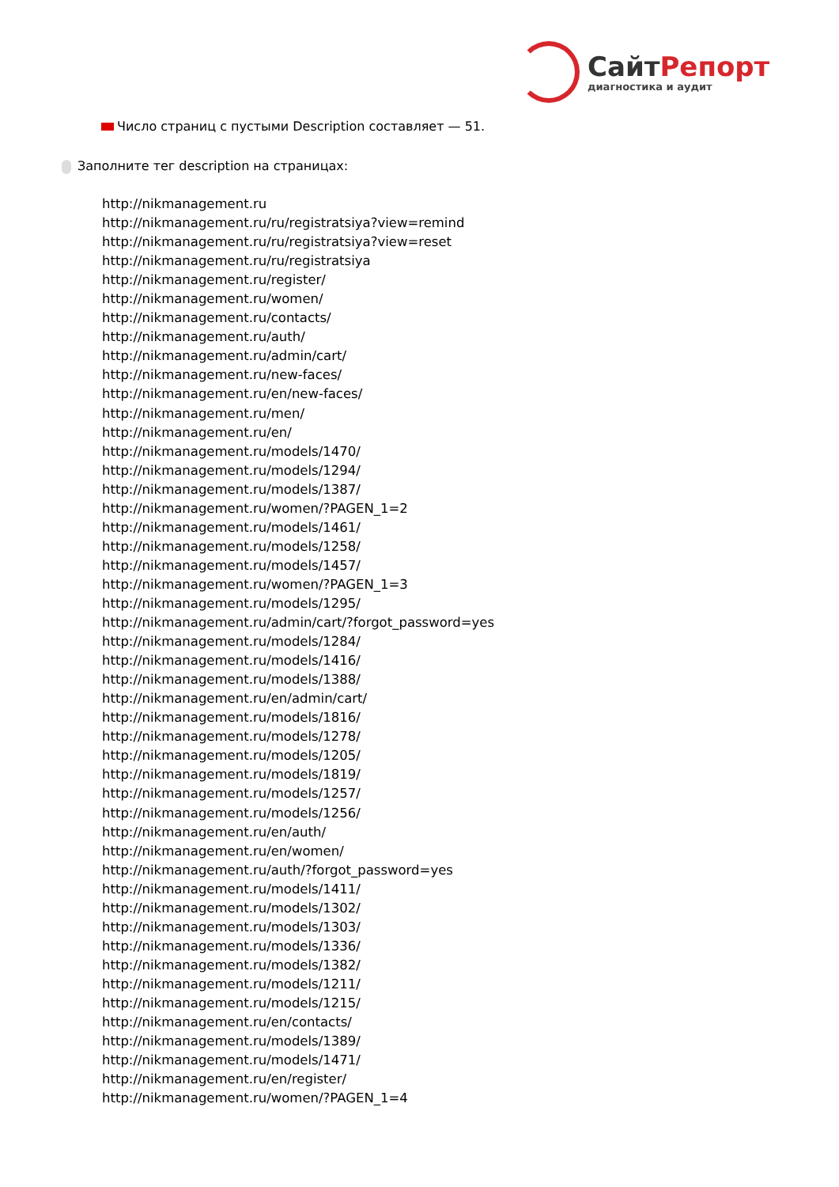СайтРепорт
диагностика и аудит
Число страниц с пустыми Description составляет — 51.
Заполните тег description на страницах:
http://nikmanagement.ru
http://nikmanagement.ru/ru/registratsiya?view=remind
http://nikmanagement.ru/ru/registratsiya?view=reset
http://nikmanagement.ru/ru/registratsiya
http://nikmanagement.ru/register/
http://nikmanagement.ru/women/
http://nikmanagement.ru/contacts/
http://nikmanagement.ru/auth/
http://nikmanagement.ru/admin/cart/
http://nikmanagement.ru/new-faces/
http://nikmanagement.ru/en/new-faces/
http://nikmanagement.ru/men/
http://nikmanagement.ru/en/
http://nikmanagement.ru/models/1470/
http://nikmanagement.ru/models/1294/
http://nikmanagement.ru/models/1387/
http://nikmanagement.ru/women/?PAGEN_1=2
http://nikmanagement.ru/models/1461/
http://nikmanagement.ru/models/1258/
http://nikmanagement.ru/models/1457/
http://nikmanagement.ru/women/?PAGEN_1=3
http://nikmanagement.ru/models/1295/
http://nikmanagement.ru/admin/cart/?forgot_password=yes
http://nikmanagement.ru/models/1284/
http://nikmanagement.ru/models/1416/
http://nikmanagement.ru/models/1388/
http://nikmanagement.ru/en/admin/cart/
http://nikmanagement.ru/models/1816/
http://nikmanagement.ru/models/1278/
http://nikmanagement.ru/models/1205/
http://nikmanagement.ru/models/1819/
http://nikmanagement.ru/models/1257/
http://nikmanagement.ru/models/1256/
http://nikmanagement.ru/en/auth/
http://nikmanagement.ru/en/women/
http://nikmanagement.ru/auth/?forgot_password=yes
http://nikmanagement.ru/models/1411/
http://nikmanagement.ru/models/1302/
http://nikmanagement.ru/models/1303/
http://nikmanagement.ru/models/1336/
http://nikmanagement.ru/models/1382/
http://nikmanagement.ru/models/1211/
http://nikmanagement.ru/models/1215/
http://nikmanagement.ru/en/contacts/
http://nikmanagement.ru/models/1389/
http://nikmanagement.ru/models/1471/
http://nikmanagement.ru/en/register/
http://nikmanagement.ru/women/?PAGEN_1=4